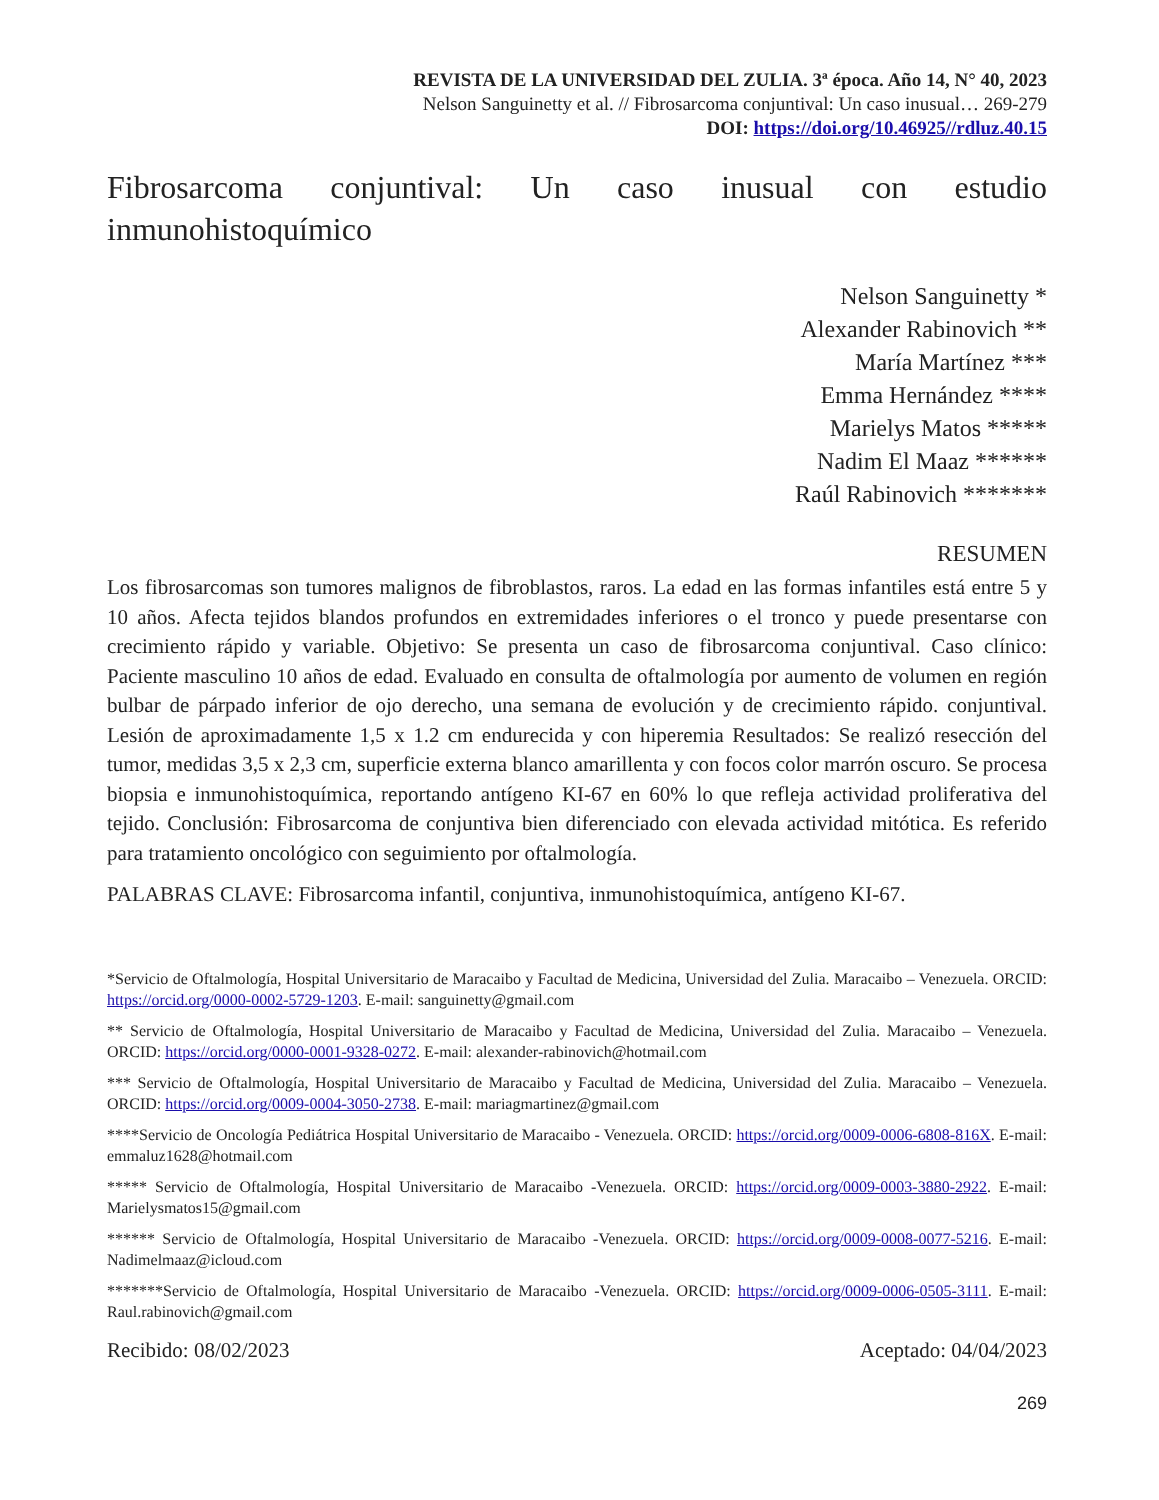REVISTA DE LA UNIVERSIDAD DEL ZULIA. 3ª época. Año 14, N° 40, 2023
Nelson Sanguinetty et al. // Fibrosarcoma conjuntival: Un caso inusual… 269-279
DOI: https://doi.org/10.46925//rdluz.40.15
Fibrosarcoma conjuntival: Un caso inusual con estudio inmunohistoquímico
Nelson Sanguinetty *
Alexander Rabinovich **
María Martínez ***
Emma Hernández ****
Marielys Matos *****
Nadim El Maaz ******
Raúl Rabinovich *******
RESUMEN
Los fibrosarcomas son tumores malignos de fibroblastos, raros. La edad en las formas infantiles está entre 5 y 10 años. Afecta tejidos blandos profundos en extremidades inferiores o el tronco y puede presentarse con crecimiento rápido y variable. Objetivo: Se presenta un caso de fibrosarcoma conjuntival. Caso clínico: Paciente masculino 10 años de edad. Evaluado en consulta de oftalmología por aumento de volumen en región bulbar de párpado inferior de ojo derecho, una semana de evolución y de crecimiento rápido. conjuntival. Lesión de aproximadamente 1,5 x 1.2 cm endurecida y con hiperemia Resultados: Se realizó resección del tumor, medidas 3,5 x 2,3 cm, superficie externa blanco amarillenta y con focos color marrón oscuro. Se procesa biopsia e inmunohistoquímica, reportando antígeno KI-67 en 60% lo que refleja actividad proliferativa del tejido. Conclusión: Fibrosarcoma de conjuntiva bien diferenciado con elevada actividad mitótica. Es referido para tratamiento oncológico con seguimiento por oftalmología.
PALABRAS CLAVE: Fibrosarcoma infantil, conjuntiva, inmunohistoquímica, antígeno KI-67.
*Servicio de Oftalmología, Hospital Universitario de Maracaibo y Facultad de Medicina, Universidad del Zulia. Maracaibo – Venezuela. ORCID: https://orcid.org/0000-0002-5729-1203. E-mail: sanguinetty@gmail.com
** Servicio de Oftalmología, Hospital Universitario de Maracaibo y Facultad de Medicina, Universidad del Zulia. Maracaibo – Venezuela. ORCID: https://orcid.org/0000-0001-9328-0272. E-mail: alexander-rabinovich@hotmail.com
*** Servicio de Oftalmología, Hospital Universitario de Maracaibo y Facultad de Medicina, Universidad del Zulia. Maracaibo – Venezuela. ORCID: https://orcid.org/0009-0004-3050-2738. E-mail: mariagmartinez@gmail.com
****Servicio de Oncología Pediátrica Hospital Universitario de Maracaibo - Venezuela. ORCID: https://orcid.org/0009-0006-6808-816X. E-mail: emmaluz1628@hotmail.com
***** Servicio de Oftalmología, Hospital Universitario de Maracaibo -Venezuela. ORCID: https://orcid.org/0009-0003-3880-2922. E-mail: Marielysmatos15@gmail.com
****** Servicio de Oftalmología, Hospital Universitario de Maracaibo -Venezuela. ORCID: https://orcid.org/0009-0008-0077-5216. E-mail: Nadimelmaaz@icloud.com
*******Servicio de Oftalmología, Hospital Universitario de Maracaibo -Venezuela. ORCID: https://orcid.org/0009-0006-0505-3111. E-mail: Raul.rabinovich@gmail.com
Recibido: 08/02/2023 Aceptado: 04/04/2023
269